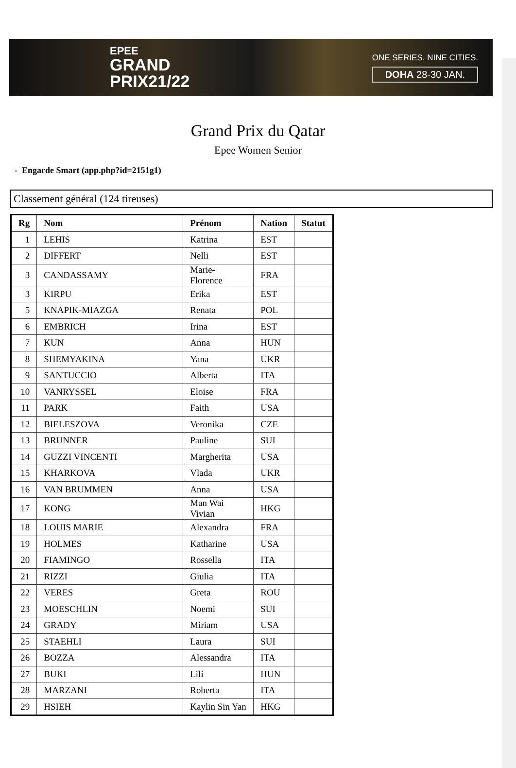EPEE
GRAND
PRIX21/22
ONE SERIES. NINE CITIES.
DOHA 28-30 JAN.
Grand Prix du Qatar
Epee Women Senior
- Engarde Smart (app.php?id=2151g1)
Classement général (124 tireuses)
| Rg | Nom | Prénom | Nation | Statut |
| --- | --- | --- | --- | --- |
| 1 | LEHIS | Katrina | EST | |
| 2 | DIFFERT | Nelli | EST | |
| 3 | CANDASSAMY | Marie-Florence | FRA | |
| 3 | KIRPU | Erika | EST | |
| 5 | KNAPIK-MIAZGA | Renata | POL | |
| 6 | EMBRICH | Irina | EST | |
| 7 | KUN | Anna | HUN | |
| 8 | SHEMYAKINA | Yana | UKR | |
| 9 | SANTUCCIO | Alberta | ITA | |
| 10 | VANRYSSEL | Eloise | FRA | |
| 11 | PARK | Faith | USA | |
| 12 | BIELESZOVA | Veronika | CZE | |
| 13 | BRUNNER | Pauline | SUI | |
| 14 | GUZZI VINCENTI | Margherita | USA | |
| 15 | KHARKOVA | Vlada | UKR | |
| 16 | VAN BRUMMEN | Anna | USA | |
| 17 | KONG | Man Wai Vivian | HKG | |
| 18 | LOUIS MARIE | Alexandra | FRA | |
| 19 | HOLMES | Katharine | USA | |
| 20 | FIAMINGO | Rossella | ITA | |
| 21 | RIZZI | Giulia | ITA | |
| 22 | VERES | Greta | ROU | |
| 23 | MOESCHLIN | Noemi | SUI | |
| 24 | GRADY | Miriam | USA | |
| 25 | STAEHLI | Laura | SUI | |
| 26 | BOZZA | Alessandra | ITA | |
| 27 | BUKI | Lili | HUN | |
| 28 | MARZANI | Roberta | ITA | |
| 29 | HSIEH | Kaylin Sin Yan | HKG | |